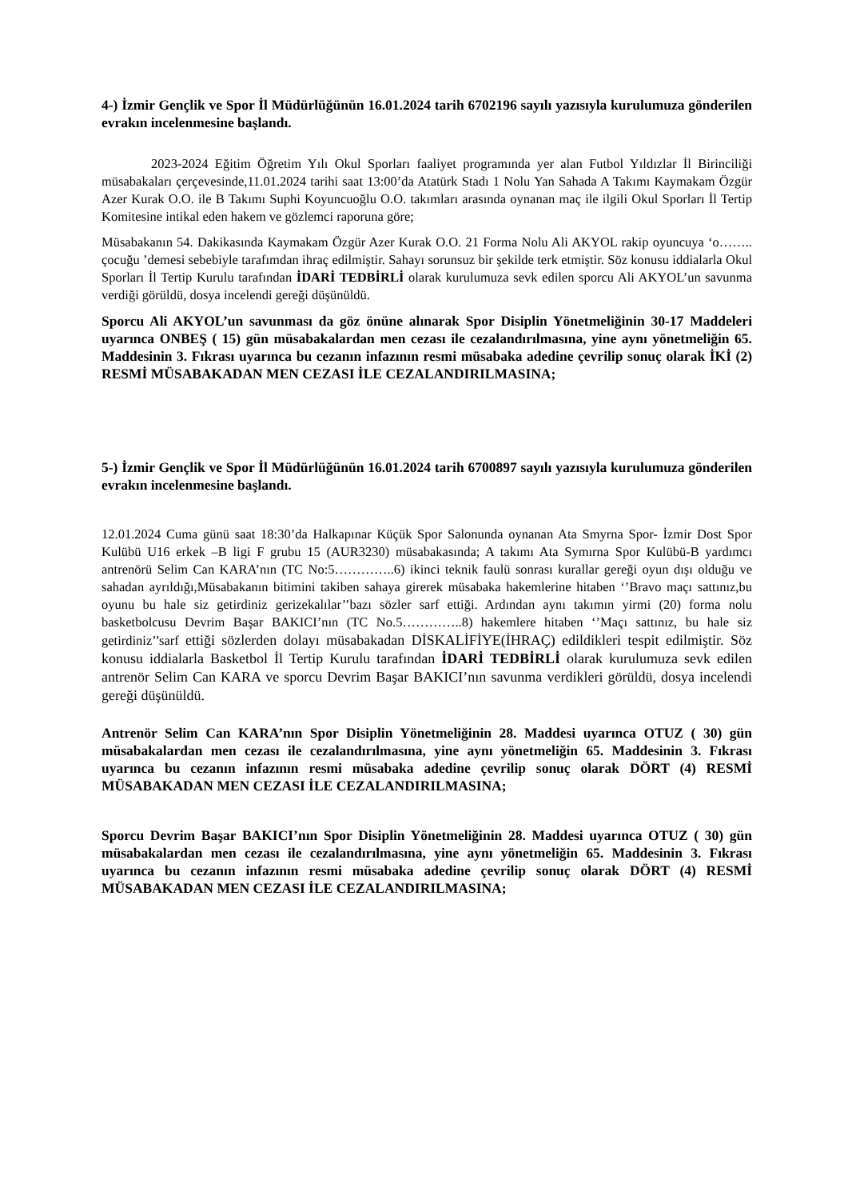4-) İzmir Gençlik ve Spor İl Müdürlüğünün 16.01.2024 tarih 6702196 sayılı yazısıyla kurulumuza gönderilen evrakın incelenmesine başlandı.
2023-2024 Eğitim Öğretim Yılı Okul Sporları faaliyet programında yer alan Futbol Yıldızlar İl Birinciliği müsabakaları çerçevesinde,11.01.2024 tarihi saat 13:00’da Atatürk Stadı 1 Nolu Yan Sahada A Takımı Kaymakam Özgür Azer Kurak O.O. ile B Takımı Suphi Koyuncuoğlu O.O. takımları arasında oynanan maç ile ilgili Okul Sporları İl Tertip Komitesine intikal eden hakem ve gözlemci raporuna göre;
Müsabakanın 54. Dakikasında Kaymakam Özgür Azer Kurak O.O. 21 Forma Nolu Ali AKYOL rakip oyuncuya ‘o…….. çocuğu ’demesi sebebiyle tarafımdan ihraç edilmiştir. Sahayı sorunsuz bir şekilde terk etmiştir. Söz konusu iddialarla Okul Sporları İl Tertip Kurulu tarafından İDARİ TEDBİRLİ olarak kurulumuza sevk edilen sporcu Ali AKYOL’un savunma verdiği görüldü, dosya incelendi gereği düşünüldü.
Sporcu Ali AKYOL’un savunması da göz önüne alınarak Spor Disiplin Yönetmeliğinin 30-17 Maddeleri uyarınca ONBEŞ ( 15) gün müsabakalardan men cezası ile cezalandırılmasına, yine aynı yönetmeliğin 65. Maddesinin 3. Fıkrası uyarınca bu cezanın infazının resmi müsabaka adedine çevrilip sonuç olarak İKİ (2) RESMİ MÜSABAKADAN MEN CEZASI İLE CEZALANDIRILMASINA;
5-) İzmir Gençlik ve Spor İl Müdürlüğünün 16.01.2024 tarih 6700897 sayılı yazısıyla kurulumuza gönderilen evrakın incelenmesine başlandı.
12.01.2024 Cuma günü saat 18:30’da Halkapınar Küçük Spor Salonunda oynanan Ata Smyrna Spor- İzmir Dost Spor Kulübü U16 erkek –B ligi F grubu 15 (AUR3230) müsabakasında; A takımı Ata Symırna Spor Kulübü-B yardımcı antrenörü Selim Can KARA’nın (TC No:5…………..6) ikinci teknik faulü sonrası kurallar gereği oyun dışı olduğu ve sahadan ayrıldığı,Müsabakanın bitimini takiben sahaya girerek müsabaka hakemlerine hitaben ‘’Bravo maçı sattınız,bu oyunu bu hale siz getirdiniz gerizekalılar’’bazı sözler sarf ettiği. Ardından aynı takımın yirmi (20) forma nolu basketbolcusu Devrim Başar BAKICI’nın (TC No.5…………..8) hakemlere hitaben ‘’Maçı sattınız, bu hale siz getirdiniz’’sarf ettiği sözlerden dolayı müsabakadan DİSKALİFİYE(İHRAÇ) edildikleri tespit edilmiştir. Söz konusu iddialarla Basketbol İl Tertip Kurulu tarafından İDARİ TEDBİRLİ olarak kurulumuza sevk edilen antrenör Selim Can KARA ve sporcu Devrim Başar BAKICI’nın savunma verdikleri görüldü, dosya incelendi gereği düşünüldü.
Antrenör Selim Can KARA’nın Spor Disiplin Yönetmeliğinin 28. Maddesi uyarınca OTUZ ( 30) gün müsabakalardan men cezası ile cezalandırılmasına, yine aynı yönetmeliğin 65. Maddesinin 3. Fıkrası uyarınca bu cezanın infazının resmi müsabaka adedine çevrilip sonuç olarak DÖRT (4) RESMİ MÜSABAKADAN MEN CEZASI İLE CEZALANDIRILMASINA;
Sporcu Devrim Başar BAKICI’nın Spor Disiplin Yönetmeliğinin 28. Maddesi uyarınca OTUZ ( 30) gün müsabakalardan men cezası ile cezalandırılmasına, yine aynı yönetmeliğin 65. Maddesinin 3. Fıkrası uyarınca bu cezanın infazının resmi müsabaka adedine çevrilip sonuç olarak DÖRT (4) RESMİ MÜSABAKADAN MEN CEZASI İLE CEZALANDIRILMASINA;